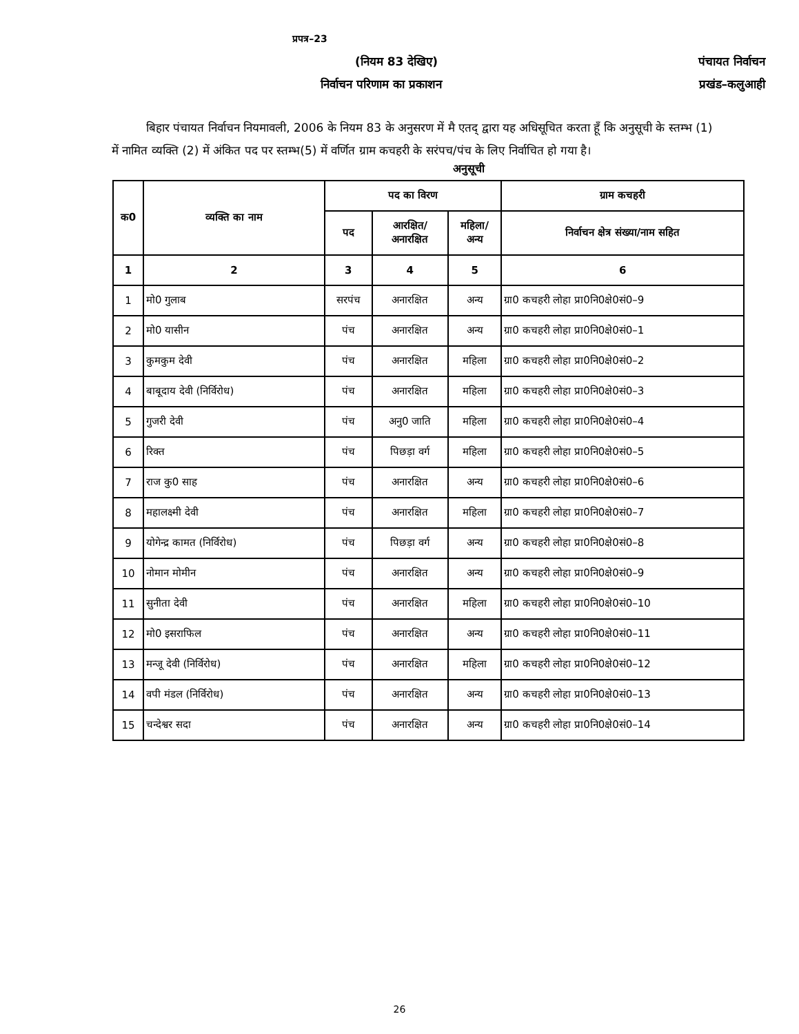प्रपत्र–23
(नियम 83 देखिए) पंचायत निर्वाचन
निर्वाचन परिणाम का प्रकाशन प्रखंड–कलुआही
बिहार पंचायत निर्वाचन नियमावली, 2006 के नियम 83 के अनुसरण में मै एतद् द्वारा यह अधिसूचित करता हूँ कि अनुसूची के स्तम्भ (1) में नामित व्यक्ति (2) में अंकित पद पर स्तम्भ(5) में वर्णित ग्राम कचहरी के सरंपच/पंच के लिए निर्वाचित हो गया है।
अनुसूची
| क0 | व्यक्ति का नाम | पद का विरण | | | ग्राम कचहरी |
| --- | --- | --- | --- | --- | --- |
| | | पद | आरक्षित/ अनारक्षित | महिला/ अन्य | निर्वाचन क्षेत्र संख्या/नाम सहित |
| 1 | 2 | 3 | 4 | 5 | 6 |
| 1 | मो0 गुलाब | सरपंच | अनारक्षित | अन्य | ग्रा0 कचहरी लोहा प्रा0नि0क्षे0सं0–9 |
| 2 | मो0 यासीन | पंच | अनारक्षित | अन्य | ग्रा0 कचहरी लोहा प्रा0नि0क्षे0सं0–1 |
| 3 | कुमकुम देवी | पंच | अनारक्षित | महिला | ग्रा0 कचहरी लोहा प्रा0नि0क्षे0सं0–2 |
| 4 | बाबूदाय देवी (निर्विरोध) | पंच | अनारक्षित | महिला | ग्रा0 कचहरी लोहा प्रा0नि0क्षे0सं0–3 |
| 5 | गुजरी देवी | पंच | अनु0 जाति | महिला | ग्रा0 कचहरी लोहा प्रा0नि0क्षे0सं0–4 |
| 6 | रिक्त | पंच | पिछड़ा वर्ग | महिला | ग्रा0 कचहरी लोहा प्रा0नि0क्षे0सं0–5 |
| 7 | राज कु0 साह | पंच | अनारक्षित | अन्य | ग्रा0 कचहरी लोहा प्रा0नि0क्षे0सं0–6 |
| 8 | महालक्ष्मी देवी | पंच | अनारक्षित | महिला | ग्रा0 कचहरी लोहा प्रा0नि0क्षे0सं0–7 |
| 9 | योगेन्द्र कामत (निर्विरोध) | पंच | पिछड़ा वर्ग | अन्य | ग्रा0 कचहरी लोहा प्रा0नि0क्षे0सं0–8 |
| 10 | नोमान मोमीन | पंच | अनारक्षित | अन्य | ग्रा0 कचहरी लोहा प्रा0नि0क्षे0सं0–9 |
| 11 | सुनीता देवी | पंच | अनारक्षित | महिला | ग्रा0 कचहरी लोहा प्रा0नि0क्षे0सं0–10 |
| 12 | मो0 इसराफिल | पंच | अनारक्षित | अन्य | ग्रा0 कचहरी लोहा प्रा0नि0क्षे0सं0–11 |
| 13 | मन्जू देवी (निर्विरोध) | पंच | अनारक्षित | महिला | ग्रा0 कचहरी लोहा प्रा0नि0क्षे0सं0–12 |
| 14 | वपी मंडल (निर्विरोध) | पंच | अनारक्षित | अन्य | ग्रा0 कचहरी लोहा प्रा0नि0क्षे0सं0–13 |
| 15 | चन्देश्वर सदा | पंच | अनारक्षित | अन्य | ग्रा0 कचहरी लोहा प्रा0नि0क्षे0सं0–14 |
26